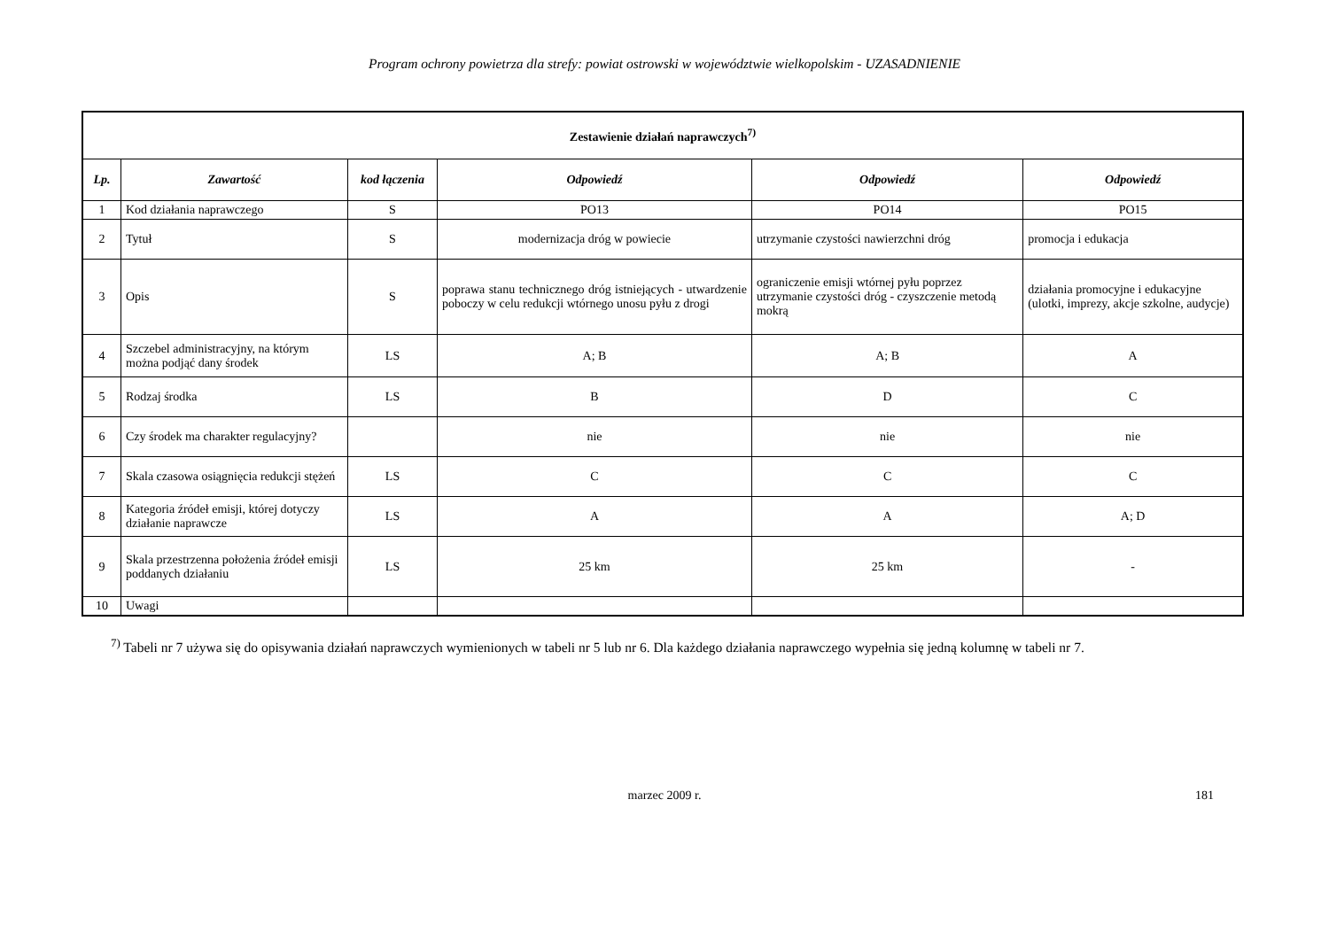Program ochrony powietrza dla strefy: powiat ostrowski w województwie wielkopolskim - UZASADNIENIE
| Zestawienie działań naprawczych<sup>7)</sup> | | | | | |
| Lp. | Zawartość | kod łączenia | Odpowiedź | Odpowiedź | Odpowiedź |
| 1 | Kod działania naprawczego | S | PO13 | PO14 | PO15 |
| 2 | Tytuł | S | modernizacja dróg w powiecie | utrzymanie czystości nawierzchni dróg | promocja i edukacja |
| 3 | Opis | S | poprawa stanu technicznego dróg istniejących - utwardzenie poboczy w celu redukcji wtórnego unosu pyłu z drogi | ograniczenie emisji wtórnej pyłu poprzez utrzymanie czystości dróg - czyszczenie metodą mokrą | działania promocyjne i edukacyjne (ulotki, imprezy, akcje szkolne, audycje) |
| 4 | Szczebel administracyjny, na którym można podjąć dany środek | LS | A; B | A; B | A |
| 5 | Rodzaj środka | LS | B | D | C |
| 6 | Czy środek ma charakter regulacyjny? | | nie | nie | nie |
| 7 | Skala czasowa osiągnięcia redukcji stężeń | LS | C | C | C |
| 8 | Kategoria źródeł emisji, której dotyczy działanie naprawcze | LS | A | A | A; D |
| 9 | Skala przestrzenna położenia źródeł emisji poddanych działaniu | LS | 25 km | 25 km | - |
| 10 | Uwagi | | | | |
<sup>7)</sup> Tabeli nr 7 używa się do opisywania działań naprawczych wymienionych w tabeli nr 5 lub nr 6. Dla każdego działania naprawczego wypełnia się jedną kolumnę w tabeli nr 7.
marzec 2009 r. 181